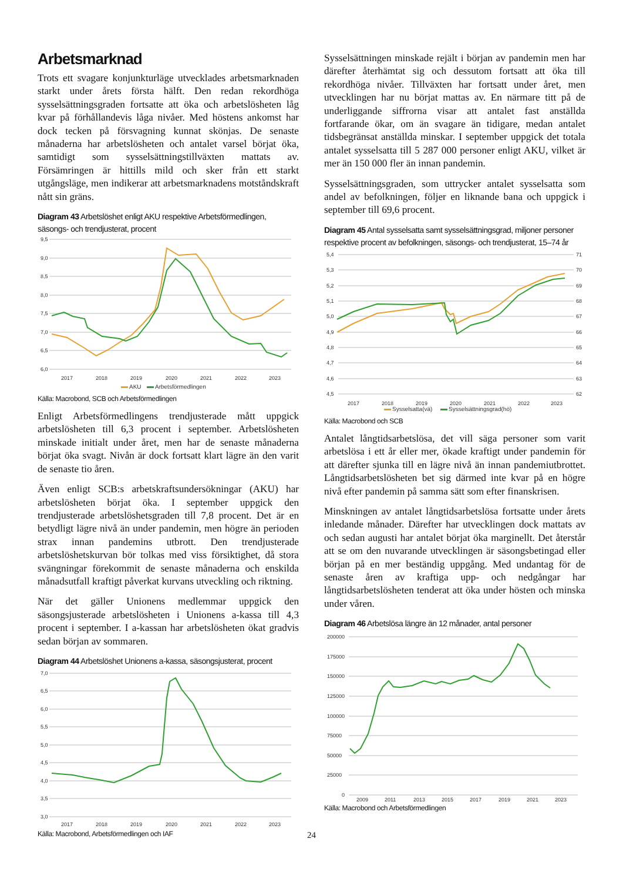Arbetsmarknad
Trots ett svagare konjunkturläge utvecklades arbetsmarknaden starkt under årets första hälft. Den redan rekordhöga sysselsättningsgraden fortsatte att öka och arbetslösheten låg kvar på förhållandevis låga nivåer. Med höstens ankomst har dock tecken på försvagning kunnat skönjas. De senaste månaderna har arbetslösheten och antalet varsel börjat öka, samtidigt som sysselsättningstillväxten mattats av. Försämringen är hittills mild och sker från ett starkt utgångsläge, men indikerar att arbetsmarknadens motståndskraft nått sin gräns.
Diagram 43 Arbetslöshet enligt AKU respektive Arbetsförmedlingen, säsongs- och trendjusterat, procent
9,5
9,0
8,5
8,0
7,5
7,0
6,5
6,0
2017
2018
2019
2020
2021
2022
2023
AKU
Arbetsförmedlingen
Källa: Macrobond, SCB och Arbetsförmedlingen
Enligt Arbetsförmedlingens trendjusterade mått uppgick arbetslösheten till 6,3 procent i september. Arbetslösheten minskade initialt under året, men har de senaste månaderna börjat öka svagt. Nivån är dock fortsatt klart lägre än den varit de senaste tio åren.
Även enligt SCB:s arbetskraftsundersökningar (AKU) har arbetslösheten börjat öka. I september uppgick den trendjusterade arbetslöshetsgraden till 7,8 procent. Det är en betydligt lägre nivå än under pandemin, men högre än perioden strax innan pandemins utbrott. Den trendjusterade arbetslöshetskurvan bör tolkas med viss försiktighet, då stora svängningar förekommit de senaste månaderna och enskilda månadsutfall kraftigt påverkat kurvans utveckling och riktning.
När det gäller Unionens medlemmar uppgick den säsongsjusterade arbetslösheten i Unionens a-kassa till 4,3 procent i september. I a-kassan har arbetslösheten ökat gradvis sedan början av sommaren.
Diagram 44 Arbetslöshet Unionens a-kassa, säsongsjusterat, procent
7,0
6,5
6,0
5,5
5,0
4,5
4,0
3,5
3,0
2017
2018
2019
2020
2021
2022
2023
Källa: Macrobond, Arbetsförmedlingen och IAF
Sysselsättningen minskade rejält i början av pandemin men har därefter återhämtat sig och dessutom fortsatt att öka till rekordhöga nivåer. Tillväxten har fortsatt under året, men utvecklingen har nu börjat mattas av. En närmare titt på de underliggande siffrorna visar att antalet fast anställda fortfarande ökar, om än svagare än tidigare, medan antalet tidsbegränsat anställda minskar. I september uppgick det totala antalet sysselsatta till 5 287 000 personer enligt AKU, vilket är mer än 150 000 fler än innan pandemin.
Sysselsättningsgraden, som uttrycker antalet sysselsatta som andel av befolkningen, följer en liknande bana och uppgick i september till 69,6 procent.
Diagram 45 Antal sysselsatta samt sysselsättningsgrad, miljoner personer respektive procent av befolkningen, säsongs- och trendjusterat, 15–74 år
5,4
5,3
5,2
5,1
5,0
4,9
4,8
4,7
4,6
4,5
71
70
69
68
67
66
65
64
63
62
2017
2018
2019
2020
2021
2022
2023
Sysselsatta(vä)
Sysselsättningsgrad(hö)
Källa: Macrobond och SCB
Antalet långtidsarbetslösa, det vill säga personer som varit arbetslösa i ett år eller mer, ökade kraftigt under pandemin för att därefter sjunka till en lägre nivå än innan pandemiutbrottet. Långtidsarbetslösheten bet sig därmed inte kvar på en högre nivå efter pandemin på samma sätt som efter finanskrisen.
Minskningen av antalet långtidsarbetslösa fortsatte under årets inledande månader. Därefter har utvecklingen dock mattats av och sedan augusti har antalet börjat öka marginellt. Det återstår att se om den nuvarande utvecklingen är säsongsbetingad eller början på en mer beständig uppgång. Med undantag för de senaste åren av kraftiga upp- och nedgångar har långtidsarbetslösheten tenderat att öka under hösten och minska under våren.
Diagram 46 Arbetslösa längre än 12 månader, antal personer
200000
175000
150000
125000
100000
75000
50000
25000
0
2009
2011
2013
2015
2017
2019
2021
2023
Källa: Macrobond och Arbetsförmedlingen
24